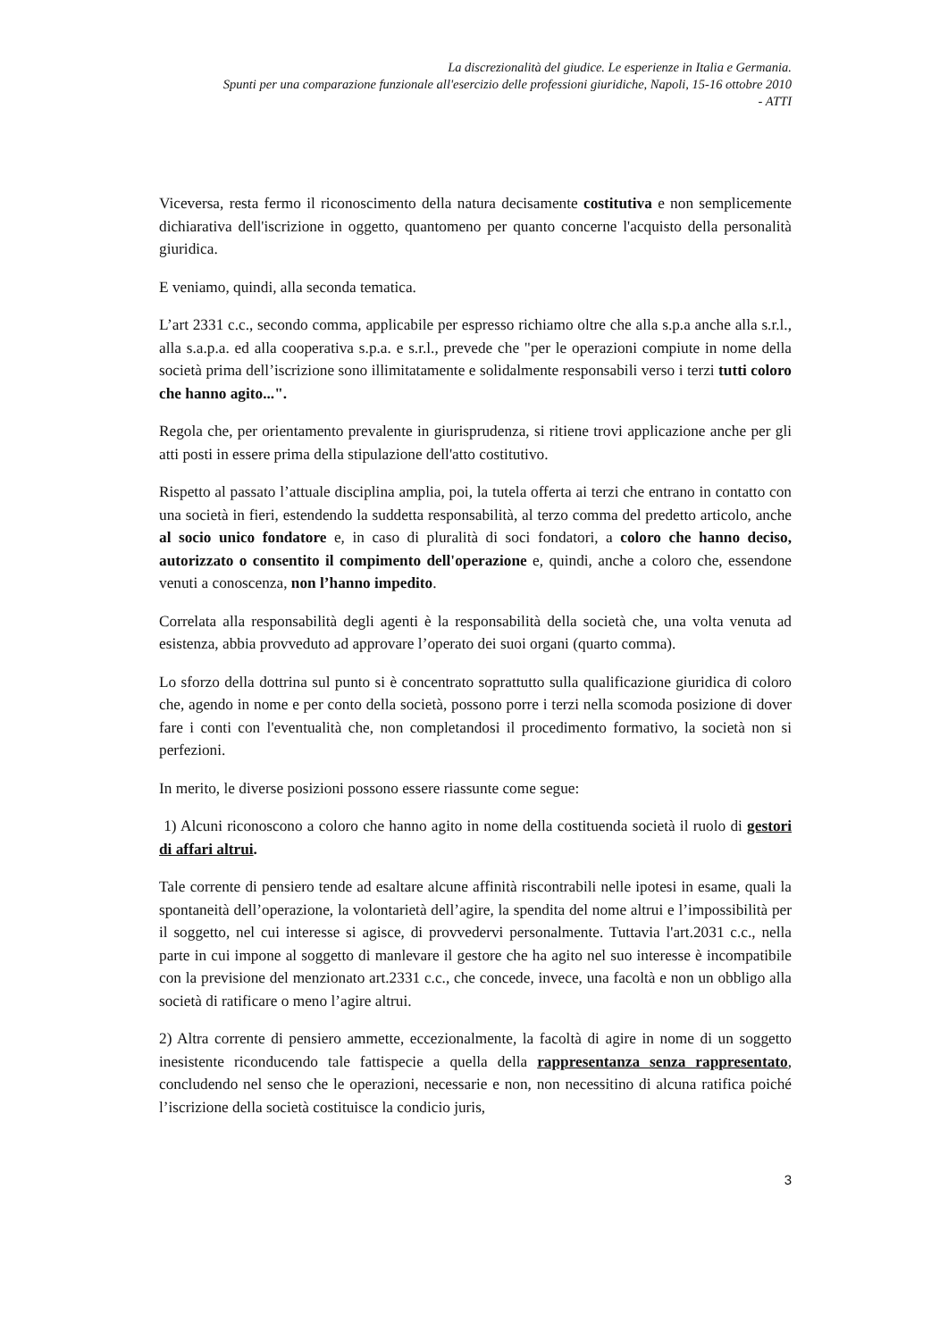La discrezionalità del giudice. Le esperienze in Italia e Germania.
Spunti per una comparazione funzionale all'esercizio delle professioni giuridiche, Napoli, 15-16 ottobre 2010
- ATTI
Viceversa, resta fermo il riconoscimento della natura decisamente costitutiva e non semplicemente dichiarativa dell'iscrizione in oggetto, quantomeno per quanto concerne l'acquisto della personalità giuridica.
E veniamo, quindi, alla seconda tematica.
L’art 2331 c.c., secondo comma, applicabile per espresso richiamo oltre che alla s.p.a anche alla s.r.l., alla s.a.p.a. ed alla cooperativa s.p.a. e s.r.l., prevede che "per le operazioni compiute in nome della società prima dell’iscrizione sono illimitatamente e solidalmente responsabili verso i terzi tutti coloro che hanno agito...".
Regola che, per orientamento prevalente in giurisprudenza, si ritiene trovi applicazione anche per gli atti posti in essere prima della stipulazione dell'atto costitutivo.
Rispetto al passato l’attuale disciplina amplia, poi, la tutela offerta ai terzi che entrano in contatto con una società in fieri, estendendo la suddetta responsabilità, al terzo comma del predetto articolo, anche al socio unico fondatore e, in caso di pluralità di soci fondatori, a coloro che hanno deciso, autorizzato o consentito il compimento dell'operazione e, quindi, anche a coloro che, essendone venuti a conoscenza, non l’hanno impedito.
Correlata alla responsabilità degli agenti è la responsabilità della società che, una volta venuta ad esistenza, abbia provveduto ad approvare l’operato dei suoi organi (quarto comma).
Lo sforzo della dottrina sul punto si è concentrato soprattutto sulla qualificazione giuridica di coloro che, agendo in nome e per conto della società, possono porre i terzi nella scomoda posizione di dover fare i conti con l'eventualità che, non completandosi il procedimento formativo, la società non si perfezioni.
In merito, le diverse posizioni possono essere riassunte come segue:
1) Alcuni riconoscono a coloro che hanno agito in nome della costituenda società il ruolo di gestori di affari altrui.
Tale corrente di pensiero tende ad esaltare alcune affinità riscontrabili nelle ipotesi in esame, quali la spontaneità dell’operazione, la volontarietà dell’agire, la spendita del nome altrui e l’impossibilità per il soggetto, nel cui interesse si agisce, di provvedervi personalmente. Tuttavia l'art.2031 c.c., nella parte in cui impone al soggetto di manlevare il gestore che ha agito nel suo interesse è incompatibile con la previsione del menzionato art.2331 c.c., che concede, invece, una facoltà e non un obbligo alla società di ratificare o meno l’agire altrui.
2) Altra corrente di pensiero ammette, eccezionalmente, la facoltà di agire in nome di un soggetto inesistente riconducendo tale fattispecie a quella della rappresentanza senza rappresentato, concludendo nel senso che le operazioni, necessarie e non, non necessitino di alcuna ratifica poiché l’iscrizione della società costituisce la condicio juris,
3